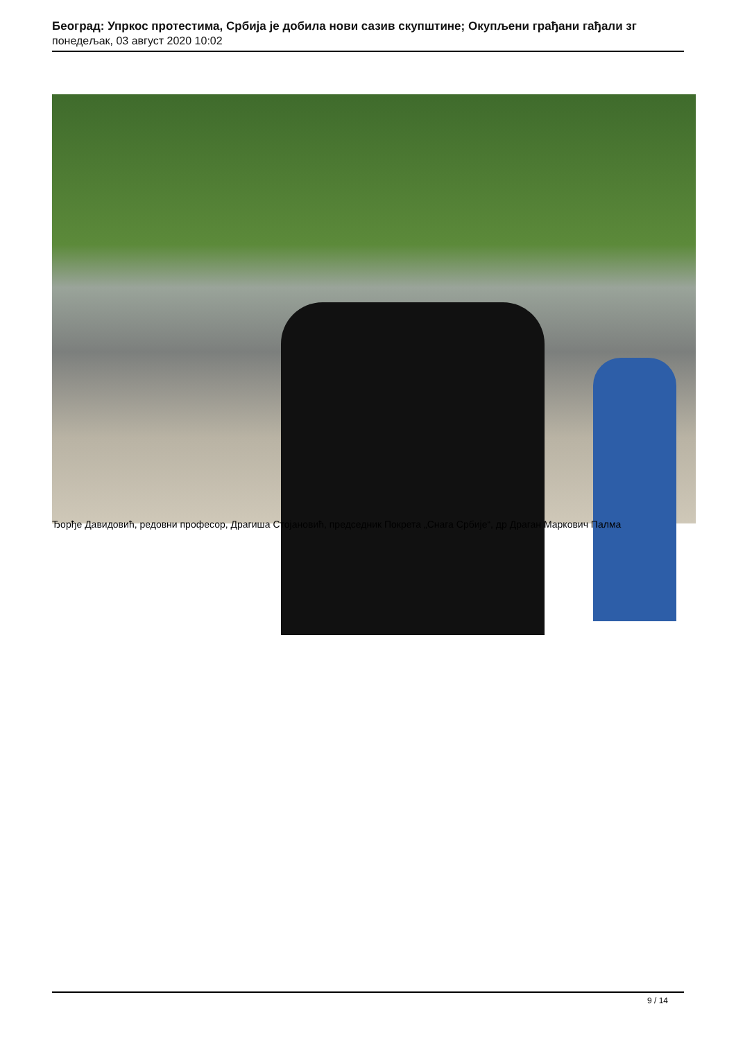Београд: Упркос протестима, Србија је добила нови сазив скупштине; Окупљени грађани гађали зг
понедељак, 03 август 2020 10:02
Ђорђе Давидовић, редовни професор, Драгиша Стојановић, председник Покрета „Снага Србије“, др Драган Маркович Палма
9 / 14